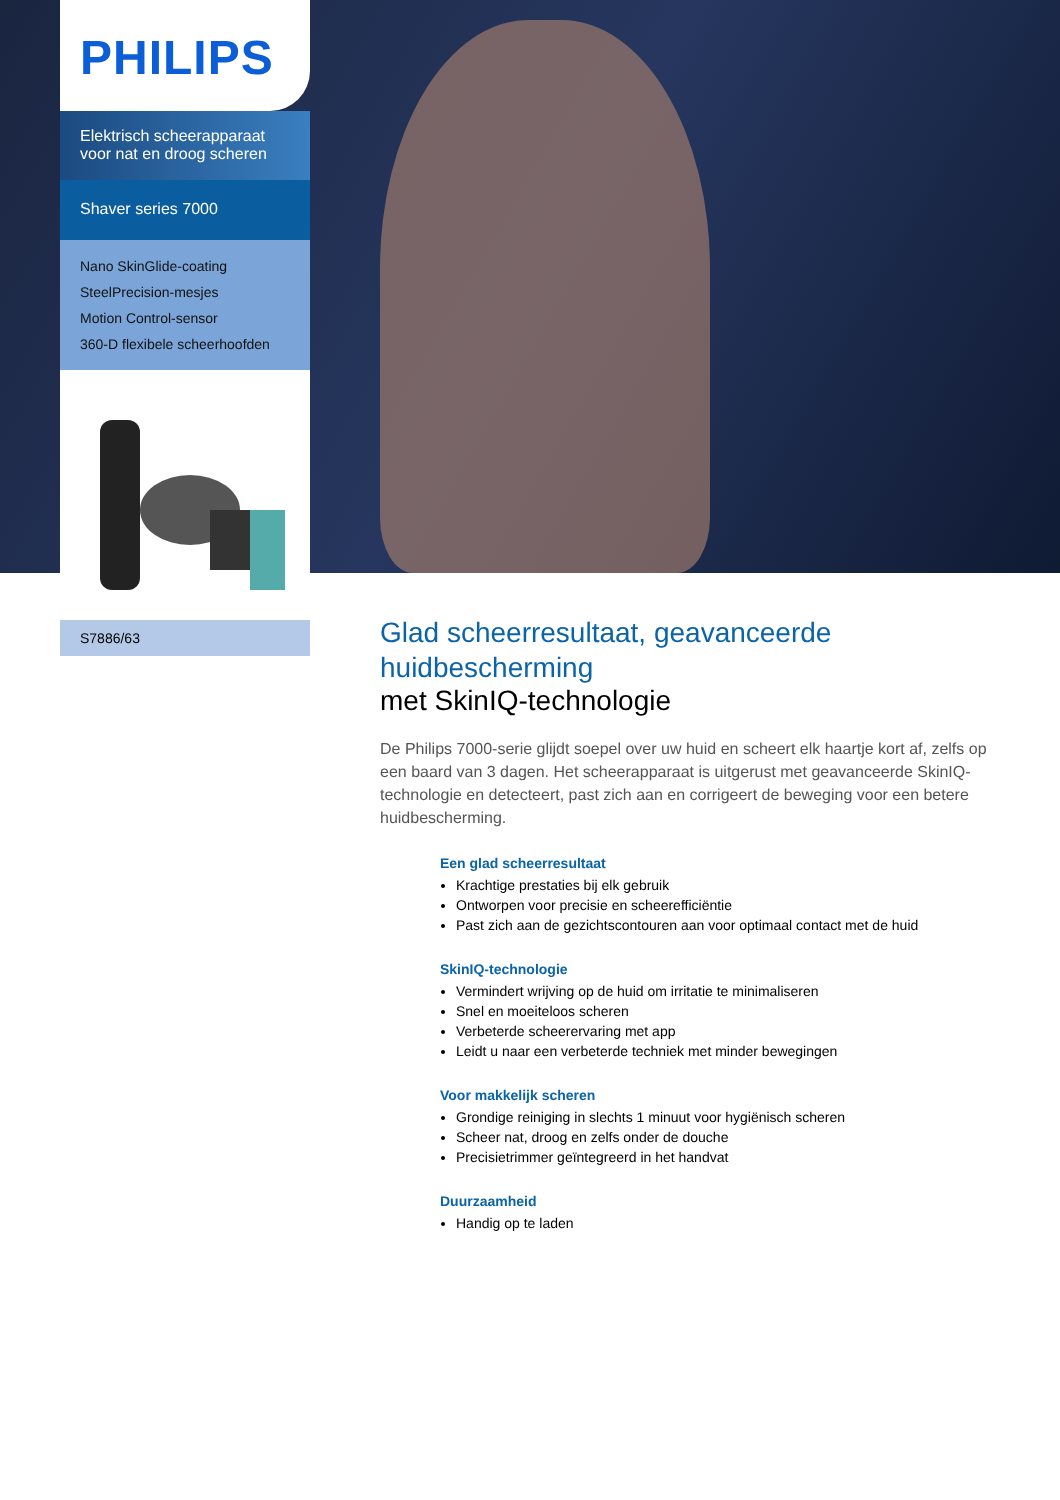PHILIPS
Elektrisch scheerapparaat voor nat en droog scheren
Shaver series 7000
Nano SkinGlide-coating
SteelPrecision-mesjes
Motion Control-sensor
360-D flexibele scheerhoofden
S7886/63
Glad scheerresultaat, geavanceerde huidbescherming
met SkinIQ-technologie
De Philips 7000-serie glijdt soepel over uw huid en scheert elk haartje kort af, zelfs op een baard van 3 dagen. Het scheerapparaat is uitgerust met geavanceerde SkinIQ-technologie en detecteert, past zich aan en corrigeert de beweging voor een betere huidbescherming.
Een glad scheerresultaat
Krachtige prestaties bij elk gebruik
Ontworpen voor precisie en scheerefficiëntie
Past zich aan de gezichtscontouren aan voor optimaal contact met de huid
SkinIQ-technologie
Vermindert wrijving op de huid om irritatie te minimaliseren
Snel en moeiteloos scheren
Verbeterde scheerervaring met app
Leidt u naar een verbeterde techniek met minder bewegingen
Voor makkelijk scheren
Grondige reiniging in slechts 1 minuut voor hygiënisch scheren
Scheer nat, droog en zelfs onder de douche
Precisietrimmer geïntegreerd in het handvat
Duurzaamheid
Handig op te laden